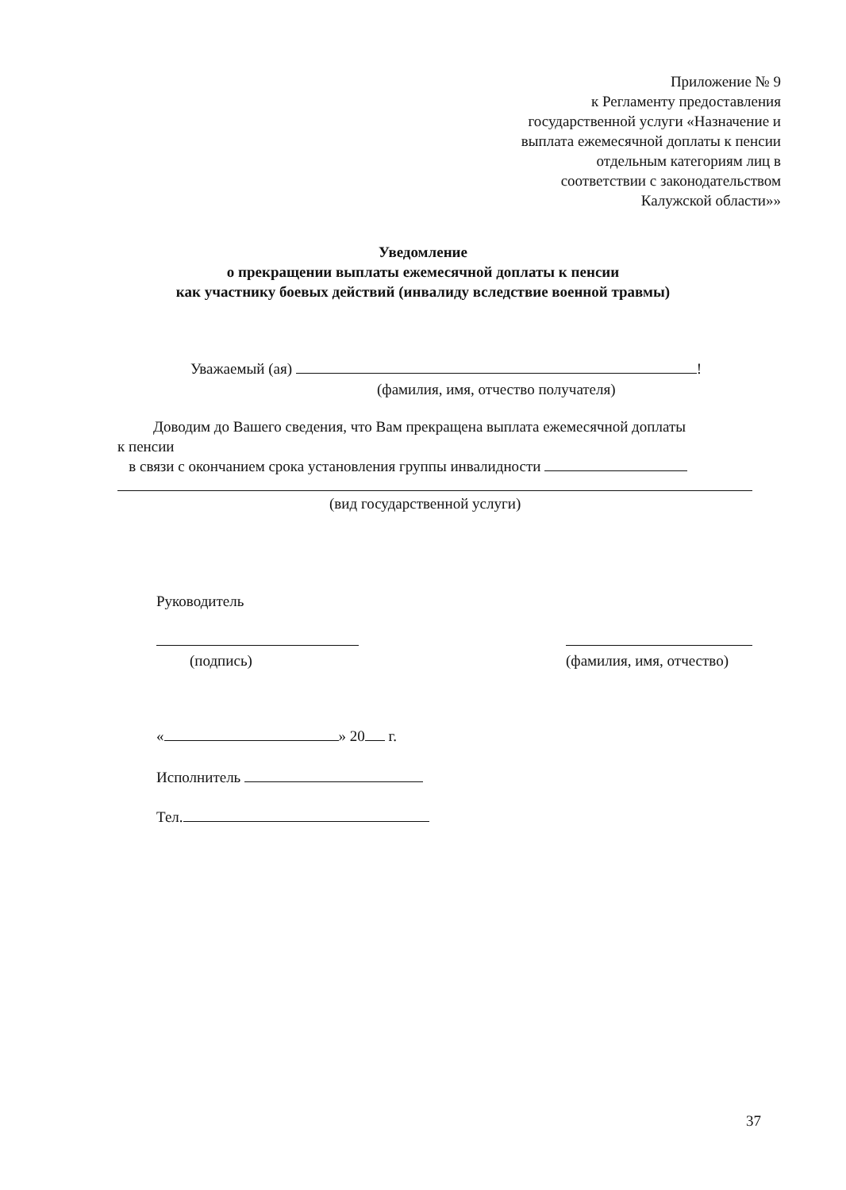Приложение № 9
к Регламенту предоставления
государственной услуги «Назначение и
выплата ежемесячной доплаты к пенсии
отдельным категориям лиц в
соответствии с законодательством
Калужской области»»
Уведомление
о прекращении выплаты ежемесячной доплаты к пенсии
как участнику боевых действий (инвалиду вследствие военной травмы)
Уважаемый (ая) !
(фамилия, имя, отчество получателя)
Доводим до Вашего сведения, что Вам прекращена выплата ежемесячной доплаты
к пенсии
в связи с окончанием срока установления группы инвалидности
(вид государственной услуги)
Руководитель
(подпись)
(фамилия, имя, отчество)
« » 20 г.
Исполнитель
Тел.
37